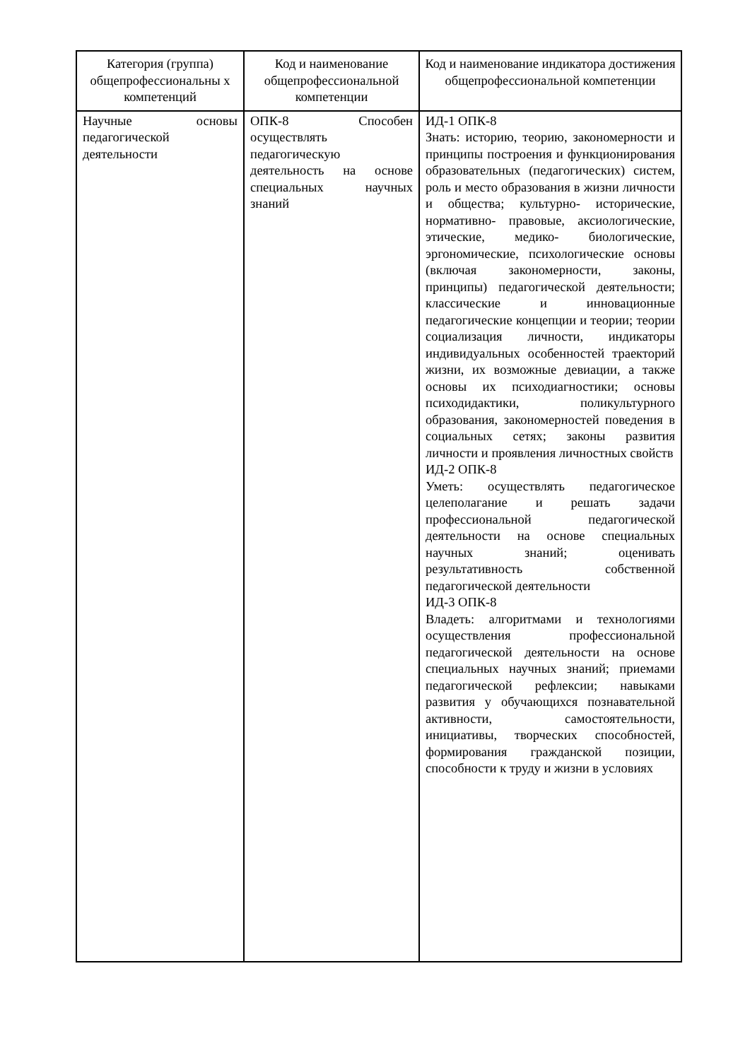| Категория (группа) общепрофессиональны х компетенций | Код и наименование общепрофессиональной компетенции | Код и наименование индикатора достижения общепрофессиональной компетенции |
| --- | --- | --- |
| Научные основы педагогической деятельности | ОПК-8 Способен осуществлять педагогическую деятельность на основе специальных научных знаний | ИД-1 ОПК-8 Знать: историю, теорию, закономерности и принципы построения и функционирования образовательных (педагогических) систем, роль и место образования в жизни личности и общества; культурно- исторические, нормативно- правовые, аксиологические, этические, медико- биологические, эргономические, психологические основы (включая закономерности, законы, принципы) педагогической деятельности; классические и инновационные педагогические концепции и теории; теории социализация личности, индикаторы индивидуальных особенностей траекторий жизни, их возможные девиации, а также основы их психодиагностики; основы психодидактики, поликультурного образования, закономерностей поведения в социальных сетях; законы развития личности и проявления личностных свойств ИД-2 ОПК-8 Уметь: осуществлять педагогическое целеполагание и решать задачи профессиональной педагогической деятельности на основе специальных научных знаний; оценивать результативность собственной педагогической деятельности ИД-3 ОПК-8 Владеть: алгоритмами и технологиями осуществления профессиональной педагогической деятельности на основе специальных научных знаний; приемами педагогической рефлексии; навыками развития у обучающихся познавательной активности, самостоятельности, инициативы, творческих способностей, формирования гражданской позиции, способности к труду и жизни в условиях |